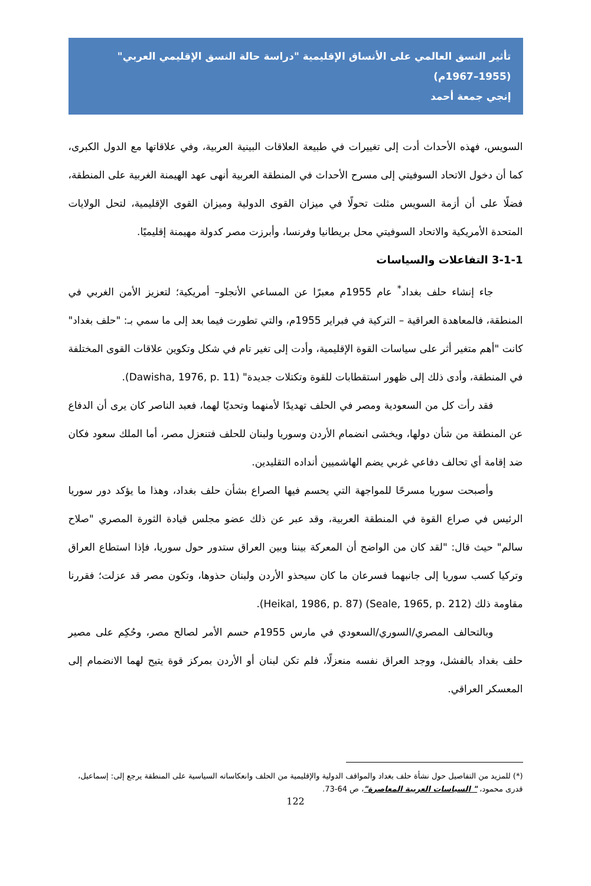تأثير النسق العالمي على الأنساق الإقليمية "دراسة حالة النسق الإقليمي العربي" (1955–1967م)
إنجي جمعة أحمد
السويس، فهذه الأحداث أدت إلى تغييرات في طبيعة العلاقات البينية العربية، وفي علاقاتها مع الدول الكبرى، كما أن دخول الاتحاد السوفيتي إلى مسرح الأحداث في المنطقة العربية أنهى عهد الهيمنة الغربية على المنطقة، فضلًا على أن أزمة السويس مثلت تحولًا في ميزان القوى الدولية وميزان القوى الإقليمية، لتحل الولايات المتحدة الأمريكية والاتحاد السوفيتي محل بريطانيا وفرنسا، وأبرزت مصر كدولة مهيمنة إقليميًا.
3-1-1 التفاعلات والسياسات
جاء إنشاء حلف بغداد<sup>*</sup> عام 1955م معبرًا عن المساعي الأنجلو– أمريكية؛ لتعزيز الأمن الغربي في المنطقة، فالمعاهدة العراقية – التركية في فبراير 1955م، والتي تطورت فيما بعد إلى ما سمي بـ: "حلف بغداد" كانت "أهم متغير أثر على سياسات القوة الإقليمية، وأدت إلى تغير تام في شكل وتكوين علاقات القوى المختلفة في المنطقة، وأدى ذلك إلى ظهور استقطابات للقوة وتكتلات جديدة" (Dawisha, 1976, p. 11).
فقد رأت كل من السعودية ومصر في الحلف تهديدًا لأمنهما وتحديًا لهما، فعبد الناصر كان يرى أن الدفاع عن المنطقة من شأن دولها، ويخشى انضمام الأردن وسوريا ولبنان للحلف فتنعزل مصر، أما الملك سعود فكان ضد إقامة أي تحالف دفاعي غربي يضم الهاشميين أنداده التقليدين.
وأصبحت سوريا مسرحًا للمواجهة التي يحسم فيها الصراع بشأن حلف بغداد، وهذا ما يؤكد دور سوريا الرئيس في صراع القوة في المنطقة العربية، وقد عبر عن ذلك عضو مجلس قيادة الثورة المصري "صلاح سالم" حيث قال: "لقد كان من الواضح أن المعركة بيننا وبين العراق ستدور حول سوريا، فإذا استطاع العراق وتركيا كسب سوريا إلى جانبهما فسرعان ما كان سيحذو الأردن ولبنان حذوها، وتكون مصر قد عزلت؛ فقررنا مقاومة ذلك (Seale, 1965, p. 212) (Heikal, 1986, p. 87).
وبالتحالف المصري/السوري/السعودي في مارس 1955م حسم الأمر لصالح مصر، وحُكِم على مصير حلف بغداد بالفشل، ووجد العراق نفسه منعزلًا، فلم تكن لبنان أو الأردن بمركز قوة يتيح لهما الانضمام إلى المعسكر العراقي.
(*) للمزيد من التفاصيل حول نشأة حلف بغداد والمواقف الدولية والإقليمية من الحلف وانعكاساته السياسية على المنطقة يرجع إلى: إسماعيل، قدرى محمود، " السياسات العربية المعاصرة"، ص 64-73.
122